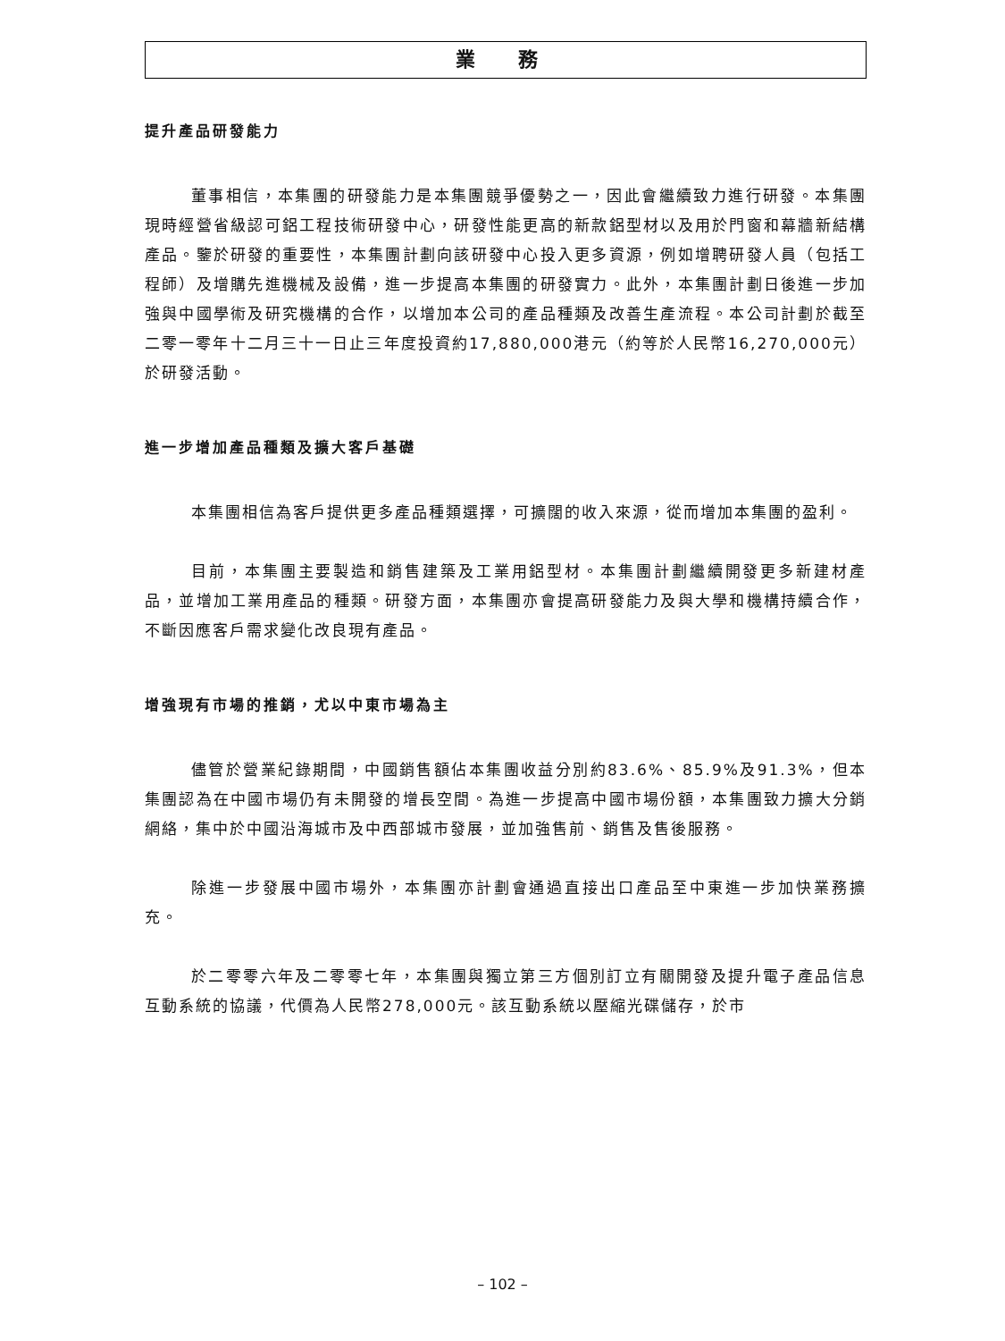業 務
提升產品研發能力
董事相信，本集團的研發能力是本集團競爭優勢之一，因此會繼續致力進行研發。本集團現時經營省級認可鋁工程技術研發中心，研發性能更高的新款鋁型材以及用於門窗和幕牆新結構產品。鑒於研發的重要性，本集團計劃向該研發中心投入更多資源，例如增聘研發人員（包括工程師）及增購先進機械及設備，進一步提高本集團的研發實力。此外，本集團計劃日後進一步加強與中國學術及研究機構的合作，以增加本公司的產品種類及改善生產流程。本公司計劃於截至二零一零年十二月三十一日止三年度投資約17,880,000港元（約等於人民幣16,270,000元）於研發活動。
進一步增加產品種類及擴大客戶基礎
本集團相信為客戶提供更多產品種類選擇，可擴闊的收入來源，從而增加本集團的盈利。
目前，本集團主要製造和銷售建築及工業用鋁型材。本集團計劃繼續開發更多新建材產品，並增加工業用產品的種類。研發方面，本集團亦會提高研發能力及與大學和機構持續合作，不斷因應客戶需求變化改良現有產品。
增強現有市場的推銷，尤以中東市場為主
儘管於營業紀錄期間，中國銷售額佔本集團收益分別約83.6%、85.9%及91.3%，但本集團認為在中國市場仍有未開發的增長空間。為進一步提高中國市場份額，本集團致力擴大分銷網絡，集中於中國沿海城市及中西部城市發展，並加強售前、銷售及售後服務。
除進一步發展中國市場外，本集團亦計劃會通過直接出口產品至中東進一步加快業務擴充。
於二零零六年及二零零七年，本集團與獨立第三方個別訂立有關開發及提升電子產品信息互動系統的協議，代價為人民幣278,000元。該互動系統以壓縮光碟儲存，於市
– 102 –